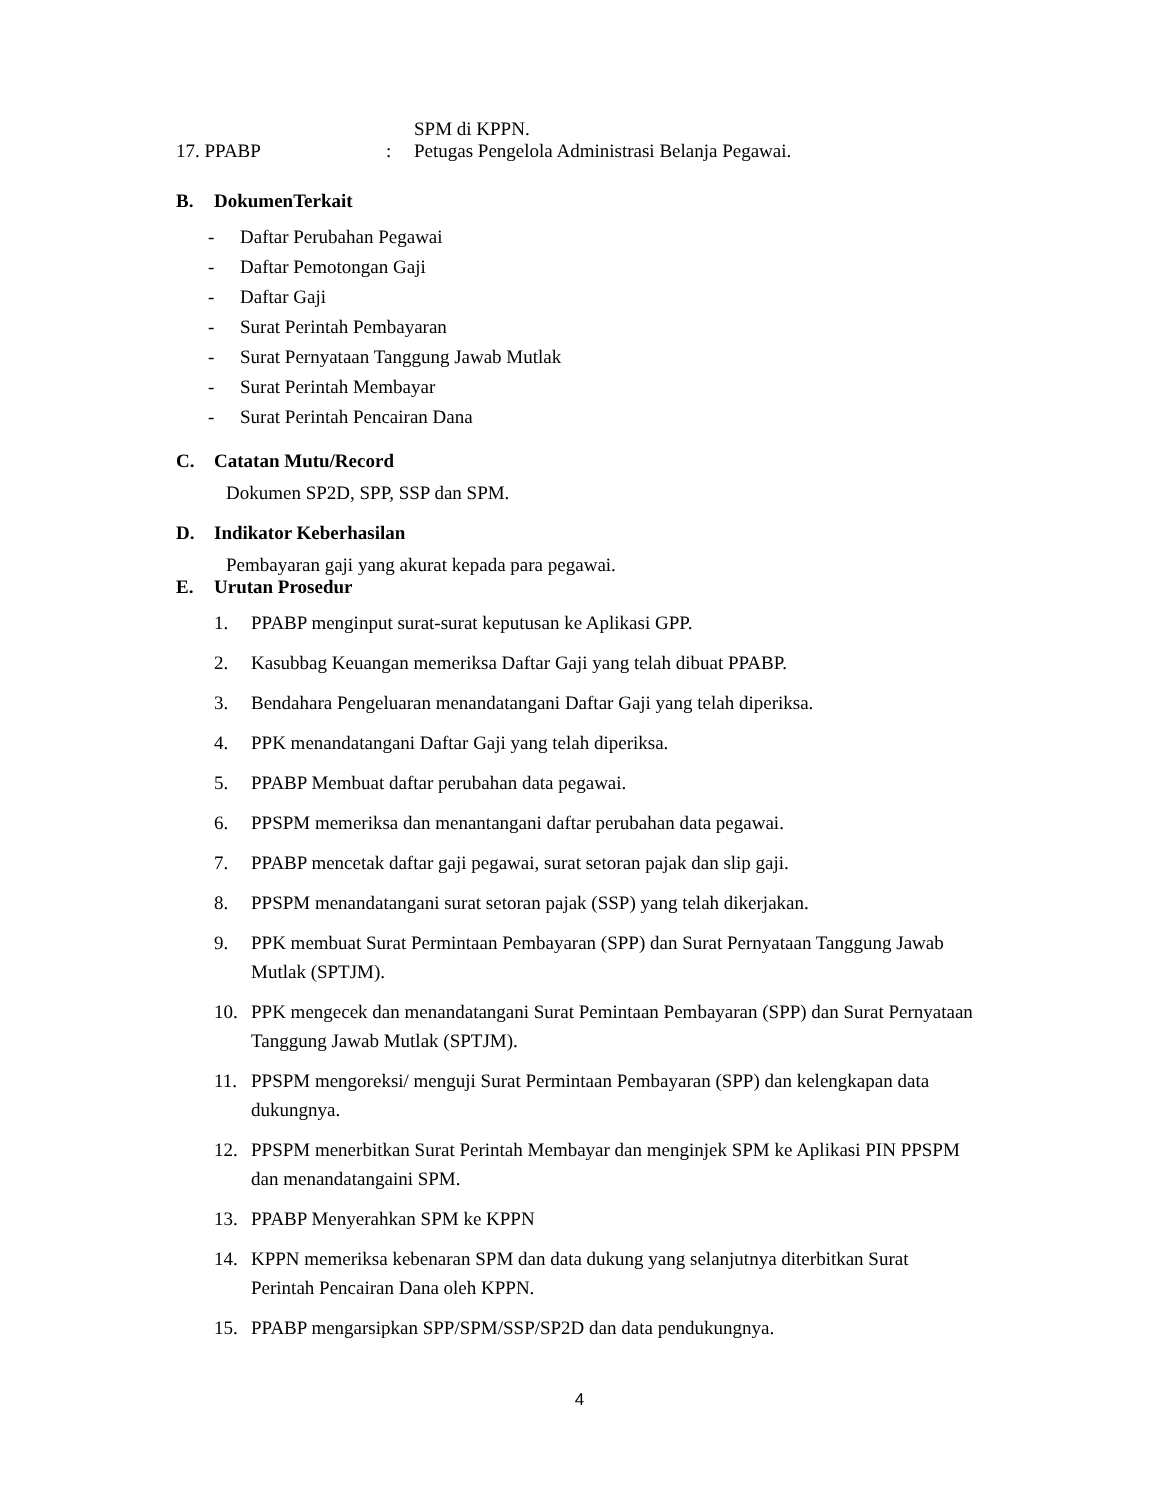SPM di KPPN.
17. PPABP: Petugas Pengelola Administrasi Belanja Pegawai.
B. DokumenTerkait
- Daftar Perubahan Pegawai
- Daftar Pemotongan Gaji
- Daftar Gaji
- Surat Perintah Pembayaran
- Surat Pernyataan Tanggung Jawab Mutlak
- Surat Perintah Membayar
- Surat Perintah Pencairan Dana
C. Catatan Mutu/Record
Dokumen SP2D, SPP, SSP dan SPM.
D. Indikator Keberhasilan
Pembayaran gaji yang akurat kepada para pegawai.
E. Urutan Prosedur
1. PPABP menginput surat-surat keputusan ke Aplikasi GPP.
2. Kasubbag Keuangan memeriksa Daftar Gaji yang telah dibuat PPABP.
3. Bendahara Pengeluaran menandatangani Daftar Gaji yang telah diperiksa.
4. PPK menandatangani Daftar Gaji yang telah diperiksa.
5. PPABP Membuat daftar perubahan data pegawai.
6. PPSPM memeriksa dan menantangani daftar perubahan data pegawai.
7. PPABP mencetak daftar gaji pegawai, surat setoran pajak dan slip gaji.
8. PPSPM menandatangani surat setoran pajak (SSP) yang telah dikerjakan.
9. PPK membuat Surat Permintaan Pembayaran (SPP) dan Surat Pernyataan Tanggung Jawab Mutlak (SPTJM).
10. PPK mengecek dan menandatangani Surat Pemintaan Pembayaran (SPP) dan Surat Pernyataan Tanggung Jawab Mutlak (SPTJM).
11. PPSPM mengoreksi/ menguji Surat Permintaan Pembayaran (SPP) dan kelengkapan data dukungnya.
12. PPSPM menerbitkan Surat Perintah Membayar dan menginjek SPM ke Aplikasi PIN PPSPM dan menandatangaini SPM.
13. PPABP Menyerahkan SPM ke KPPN
14. KPPN memeriksa kebenaran SPM dan data dukung yang selanjutnya diterbitkan Surat Perintah Pencairan Dana oleh KPPN.
15. PPABP mengarsipkan SPP/SPM/SSP/SP2D dan data pendukungnya.
4